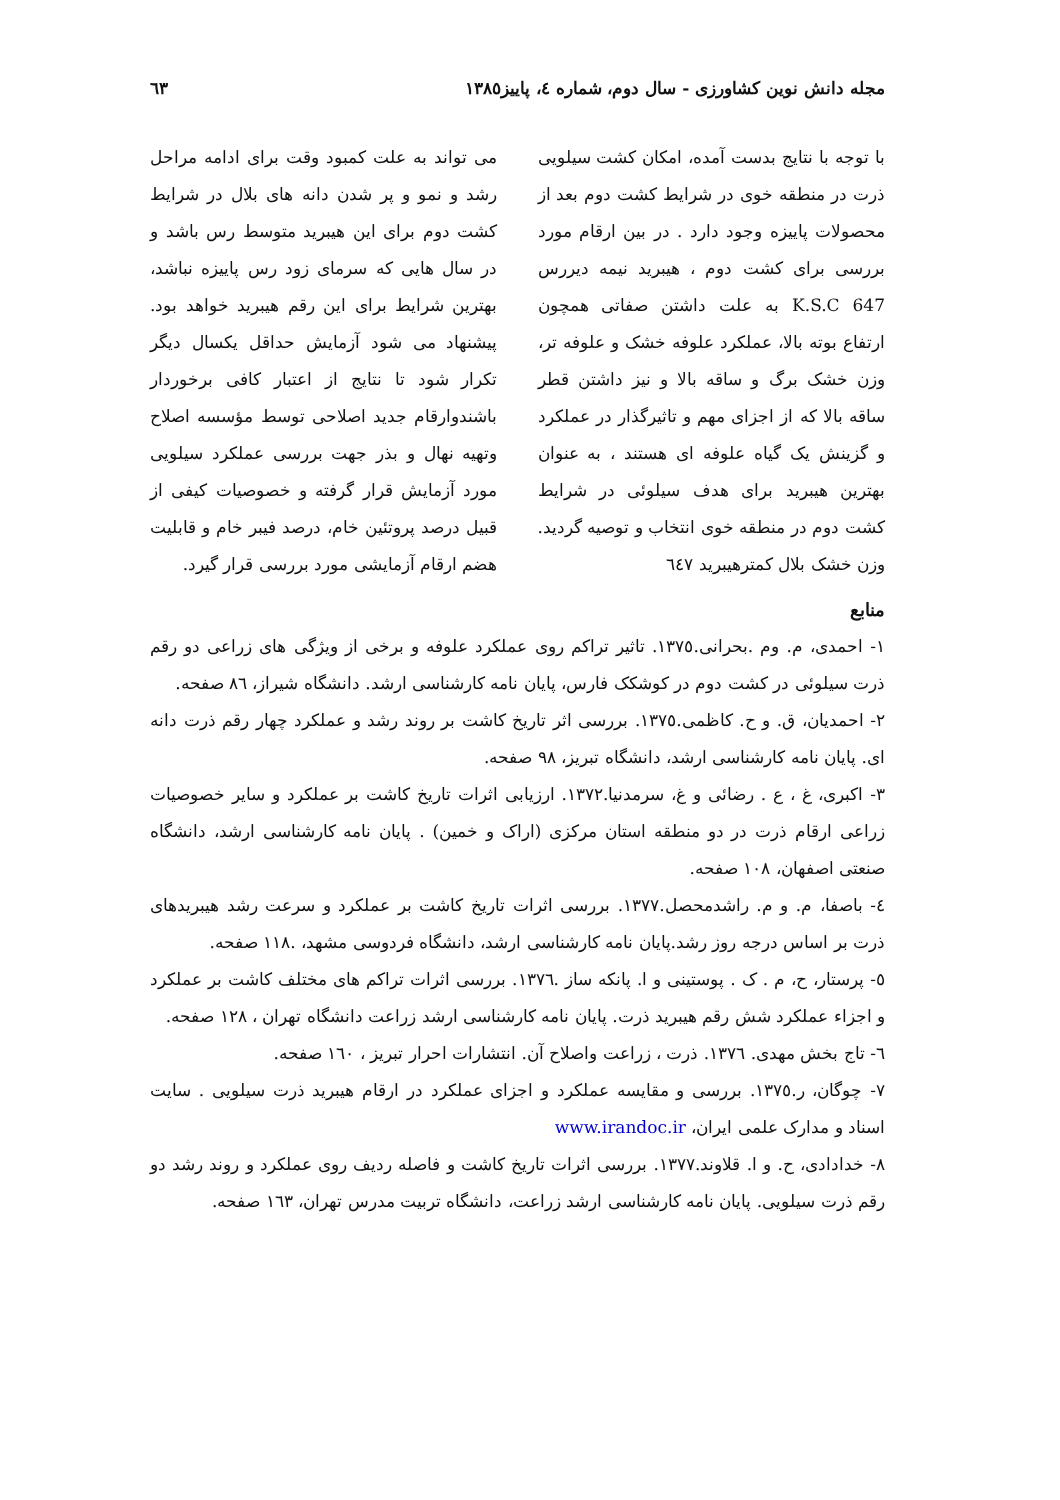مجله دانش نوین کشاورزی - سال دوم، شماره ٤، پاییز١٣٨٥ ٦٣
با توجه با نتایج بدست آمده، امکان کشت سیلویی ذرت در منطقه خوی در شرایط کشت دوم بعد از محصولات پاییزه وجود دارد . در بین ارقام مورد بررسی برای کشت دوم ، هیبرید نیمه دیررس K.S.C 647 به علت داشتن صفاتی همچون ارتفاع بوته بالا، عملکرد علوفه خشک و علوفه تر، وزن خشک برگ و ساقه بالا و نیز داشتن قطر ساقه بالا که از اجزای مهم و تاثیرگذار در عملکرد و گزینش یک گیاه علوفه ای هستند ، به عنوان بهترین هیبرید برای هدف سیلوئی در شرایط کشت دوم در منطقه خوی انتخاب و توصیه گردید. وزن خشک بلال کمترهیبرید ٦٤٧
می تواند به علت کمبود وقت برای ادامه مراحل رشد و نمو و پر شدن دانه های بلال در شرایط کشت دوم برای این هیبرید متوسط رس باشد و در سال هایی که سرمای زود رس پاییزه نباشد، بهترین شرایط برای این رقم هیبرید خواهد بود. پیشنهاد می شود آزمایش حداقل یکسال دیگر تکرار شود تا نتایج از اعتبار کافی برخوردار باشندوارقام جدید اصلاحی توسط مؤسسه اصلاح وتهیه نهال و بذر جهت بررسی عملکرد سیلویی مورد آزمایش قرار گرفته و خصوصیات کیفی از قبیل درصد پروتئین خام، درصد فیبر خام و قابلیت هضم ارقام آزمایشی مورد بررسی قرار گیرد.
منابع
١- احمدی، م. وم .بحرانی.١٣٧٥. تاثیر تراکم روی عملکرد علوفه و برخی از ویژگی های زراعی دو رقم ذرت سیلوئی در کشت دوم در کوشکک فارس، پایان نامه کارشناسی ارشد. دانشگاه شیراز، ٨٦ صفحه.
٢- احمدیان، ق. و ح. کاظمی.١٣٧٥. بررسی اثر تاریخ کاشت بر روند رشد و عملکرد چهار رقم ذرت دانه ای. پایان نامه کارشناسی ارشد، دانشگاه تبریز، ٩٨ صفحه.
٣- اکبری، غ ، ع . رضائی و غ، سرمدنیا.١٣٧٢. ارزیابی اثرات تاریخ کاشت بر عملکرد و سایر خصوصیات زراعی ارقام ذرت در دو منطقه استان مرکزی (اراک و خمین) . پایان نامه کارشناسی ارشد، دانشگاه صنعتی اصفهان، ١٠٨ صفحه.
٤- باصفا، م. و م. راشدمحصل.١٣٧٧. بررسی اثرات تاریخ کاشت بر عملکرد و سرعت رشد هیبریدهای ذرت بر اساس درجه روز رشد.پایان نامه کارشناسی ارشد، دانشگاه فردوسی مشهد، .١١٨ صفحه.
٥- پرستار، ح، م . ک . پوستینی و ا. پانکه ساز .١٣٧٦. بررسی اثرات تراکم های مختلف کاشت بر عملکرد و اجزاء عملکرد شش رقم هیبرید ذرت. پایان نامه کارشناسی ارشد زراعت دانشگاه تهران ، ١٢٨ صفحه.
٦- تاج بخش مهدی. ١٣٧٦. ذرت ، زراعت واصلاح آن. انتشارات احرار تبریز ، ١٦٠ صفحه.
٧- چوگان، ر.١٣٧٥. بررسی و مقایسه عملکرد و اجزای عملکرد در ارقام هیبرید ذرت سیلویی . سایت اسناد و مدارک علمی ایران، www.irandoc.ir
٨- خدادادی، ح. و ا. قلاوند.١٣٧٧. بررسی اثرات تاریخ کاشت و فاصله ردیف روی عملکرد و روند رشد دو رقم ذرت سیلویی. پایان نامه کارشناسی ارشد زراعت، دانشگاه تربیت مدرس تهران، ١٦٣ صفحه.